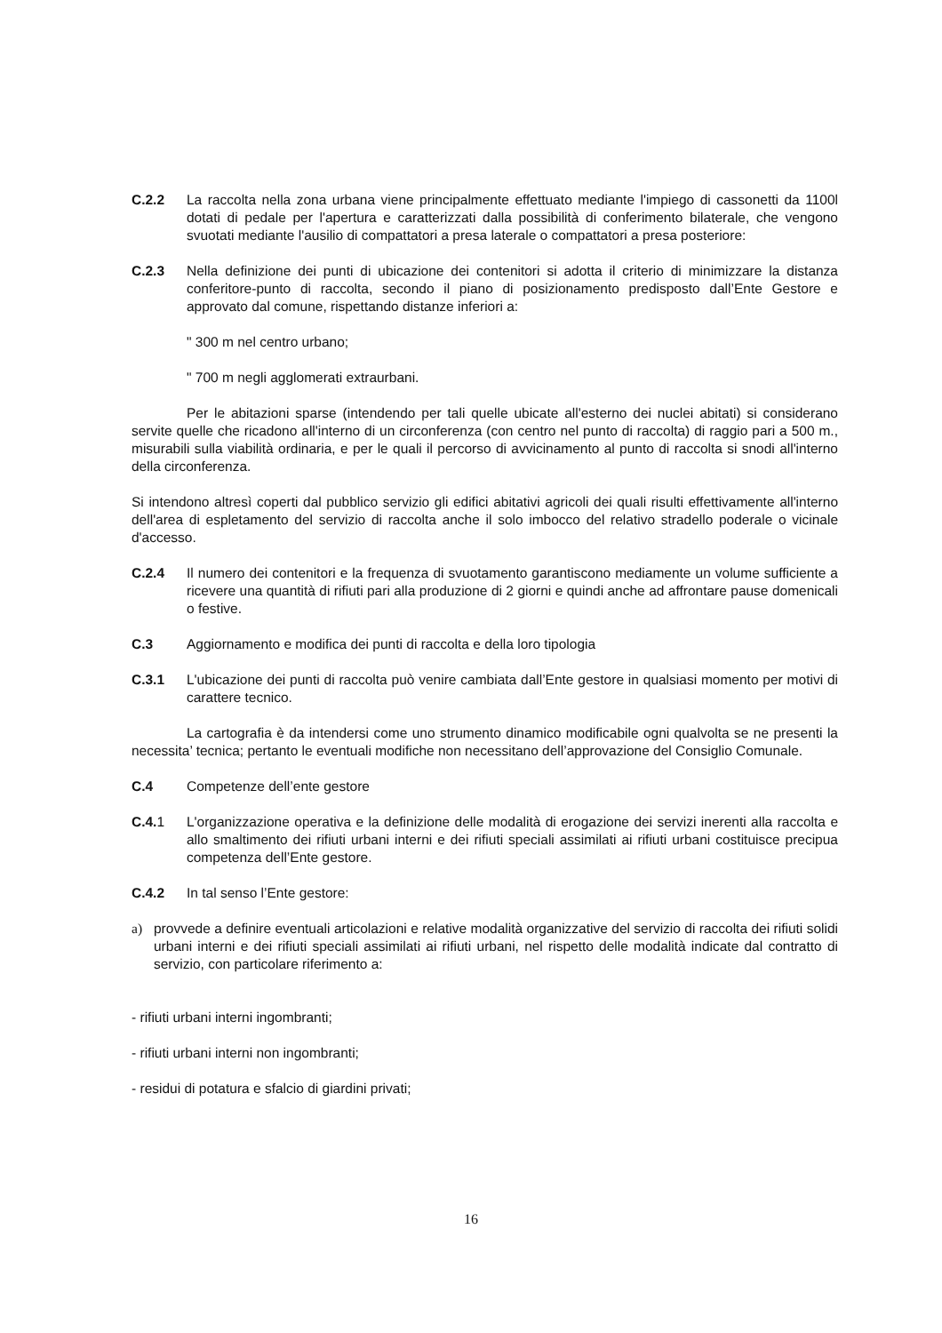C.2.2 La raccolta nella zona urbana viene principalmente effettuato mediante l'impiego di cassonetti da 1100l dotati di pedale per l'apertura e caratterizzati dalla possibilità di conferimento bilaterale, che vengono svuotati mediante l'ausilio di compattatori a presa laterale o compattatori a presa posteriore:
C.2.3 Nella definizione dei punti di ubicazione dei contenitori si adotta il criterio di minimizzare la distanza conferitore-punto di raccolta, secondo il piano di posizionamento predisposto dall’Ente Gestore e approvato dal comune, rispettando distanze inferiori a:
" 300 m nel centro urbano;
" 700 m negli agglomerati extraurbani.
Per le abitazioni sparse (intendendo per tali quelle ubicate all'esterno dei nuclei abitati) si considerano servite quelle che ricadono all'interno di un circonferenza (con centro nel punto di raccolta) di raggio pari a 500 m., misurabili sulla viabilità ordinaria, e per le quali il percorso di avvicinamento al punto di raccolta si snodi all'interno della circonferenza.
Si intendono altresì coperti dal pubblico servizio gli edifici abitativi agricoli dei quali risulti effettivamente all'interno dell'area di espletamento del servizio di raccolta anche il solo imbocco del relativo stradello poderale o vicinale d'accesso.
C.2.4 Il numero dei contenitori e la frequenza di svuotamento garantiscono mediamente un volume sufficiente a ricevere una quantità di rifiuti pari alla produzione di 2 giorni e quindi anche ad affrontare pause domenicali o festive.
C.3 Aggiornamento e modifica dei punti di raccolta e della loro tipologia
C.3.1 L'ubicazione dei punti di raccolta può venire cambiata dall’Ente gestore in qualsiasi momento per motivi di carattere tecnico.
La cartografia è da intendersi come uno strumento dinamico modificabile ogni qualvolta se ne presenti la necessita’ tecnica; pertanto le eventuali modifiche non necessitano dell’approvazione del Consiglio Comunale.
C.4 Competenze dell’ente gestore
C.4.1 L'organizzazione operativa e la definizione delle modalità di erogazione dei servizi inerenti alla raccolta e allo smaltimento dei rifiuti urbani interni e dei rifiuti speciali assimilati ai rifiuti urbani costituisce precipua competenza dell’Ente gestore.
C.4.2 In tal senso l’Ente gestore:
a) provvede a definire eventuali articolazioni e relative modalità organizzative del servizio di raccolta dei rifiuti solidi urbani interni e dei rifiuti speciali assimilati ai rifiuti urbani, nel rispetto delle modalità indicate dal contratto di servizio, con particolare riferimento a:
- rifiuti urbani interni ingombranti;
- rifiuti urbani interni non ingombranti;
- residui di potatura e sfalcio di giardini privati;
16